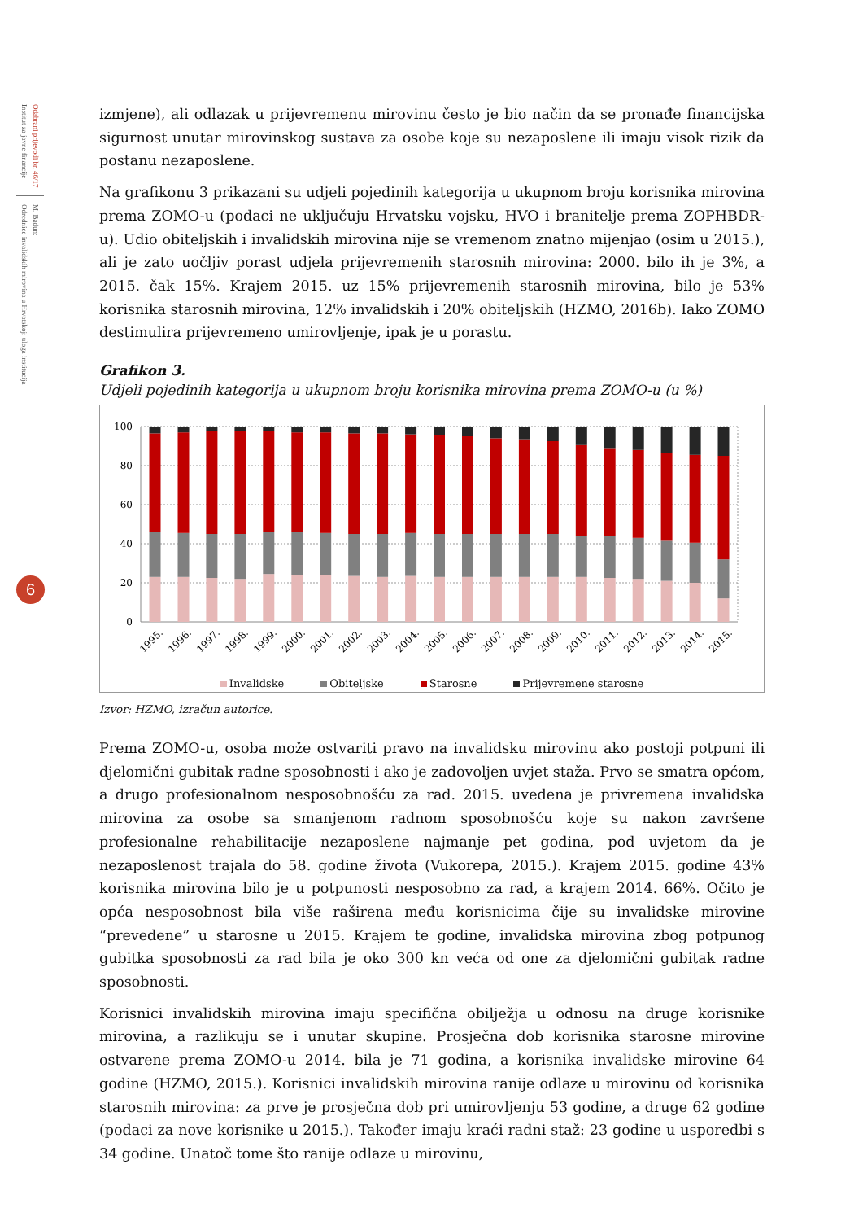Odabrani prijevodi br. 46/17
Institut za javne financije
M. Badun:
Odrednice invalidskih mirovina u Hrvatskoj: uloga institucija
6
izmjene), ali odlazak u prijevremenu mirovinu često je bio način da se pronađe financijska sigurnost unutar mirovinskog sustava za osobe koje su nezaposlene ili imaju visok rizik da postanu nezaposlene.
Na grafikonu 3 prikazani su udjeli pojedinih kategorija u ukupnom broju korisnika mirovina prema ZOMO-u (podaci ne uključuju Hrvatsku vojsku, HVO i branitelje prema ZOPHBDR-u). Udio obiteljskih i invalidskih mirovina nije se vremenom znatno mijenjao (osim u 2015.), ali je zato uočljiv porast udjela prijevremenih starosnih mirovina: 2000. bilo ih je 3%, a 2015. čak 15%. Krajem 2015. uz 15% prijevremenih starosnih mirovina, bilo je 53% korisnika starosnih mirovina, 12% invalidskih i 20% obiteljskih (HZMO, 2016b). Iako ZOMO destimulira prijevremeno umirovljenje, ipak je u porastu.
Grafikon 3.
Udjeli pojedinih kategorija u ukupnom broju korisnika mirovina prema ZOMO-u (u %)
100
80
60
40
20
0
1995.
1996.
1997.
1998.
1999.
2000.
2001.
2002.
2003.
2004.
2005.
2006.
2007.
2008.
2009.
2010.
2011.
2012.
2013.
2014.
2015.
Invalidske Obiteljske Starosne Prijevremene starosne
Izvor: HZMO, izračun autorice.
Prema ZOMO-u, osoba može ostvariti pravo na invalidsku mirovinu ako postoji potpuni ili djelomični gubitak radne sposobnosti i ako je zadovoljen uvjet staža. Prvo se smatra općom, a drugo profesionalnom nesposobnošću za rad. 2015. uvedena je privremena invalidska mirovina za osobe sa smanjenom radnom sposobnošću koje su nakon završene profesionalne rehabilitacije nezaposlene najmanje pet godina, pod uvjetom da je nezaposlenost trajala do 58. godine života (Vukorepa, 2015.). Krajem 2015. godine 43% korisnika mirovina bilo je u potpunosti nesposobno za rad, a krajem 2014. 66%. Očito je opća nesposobnost bila više raširena među korisnicima čije su invalidske mirovine “prevedene” u starosne u 2015. Krajem te godine, invalidska mirovina zbog potpunog gubitka sposobnosti za rad bila je oko 300 kn veća od one za djelomični gubitak radne sposobnosti.
Korisnici invalidskih mirovina imaju specifična obilježja u odnosu na druge korisnike mirovina, a razlikuju se i unutar skupine. Prosječna dob korisnika starosne mirovine ostvarene prema ZOMO-u 2014. bila je 71 godina, a korisnika invalidske mirovine 64 godine (HZMO, 2015.). Korisnici invalidskih mirovina ranije odlaze u mirovinu od korisnika starosnih mirovina: za prve je prosječna dob pri umirovljenju 53 godine, a druge 62 godine (podaci za nove korisnike u 2015.). Također imaju kraći radni staž: 23 godine u usporedbi s 34 godine. Unatoč tome što ranije odlaze u mirovinu,